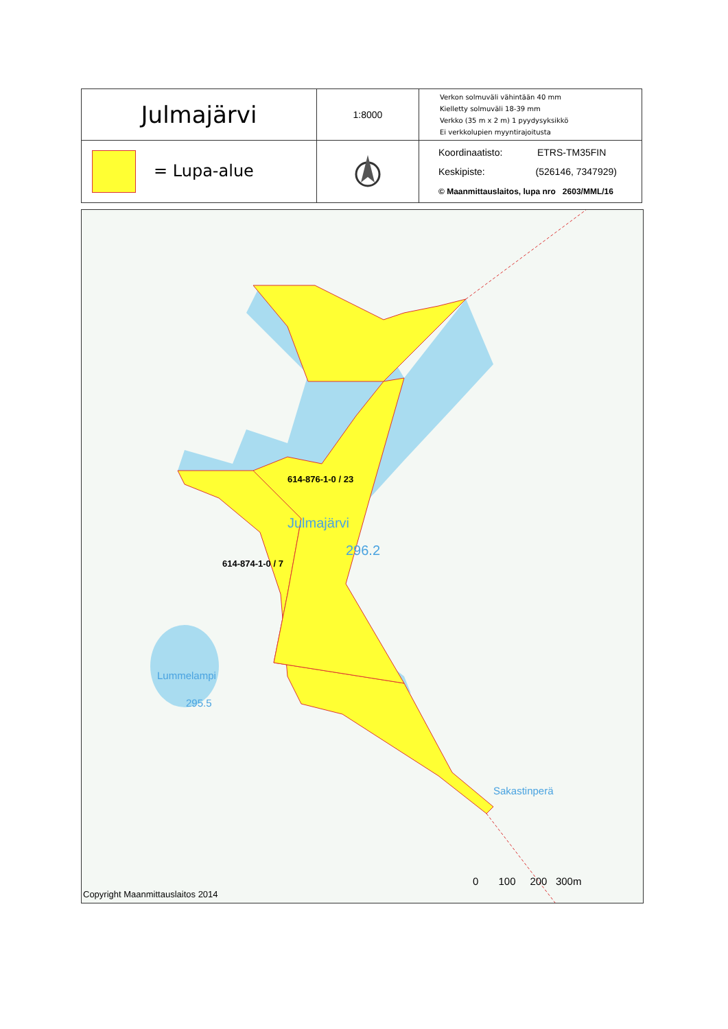| Julmajärvi | 1:8000 | Verkon solmuväli vähintään 40 mm Kielletty solmuväli 18-39 mm Verkko (35 m x 2 m) 1 pyydysyksikkö Ei verkkolupien myyntirajoitusta |
| = Lupa-alue | | Koordinaatisto: ETRS-TM35FIN Keskipiste: (526146, 7347929) © Maanmittauslaitos, lupa nro 2603/MML/16 |
614-876-1-0 / 23
Julmajärvi
296.2
614-874-1-0 / 7
Lummelampi
295.5
Sakastinperä
0 100 200 300m
Copyright Maanmittauslaitos 2014